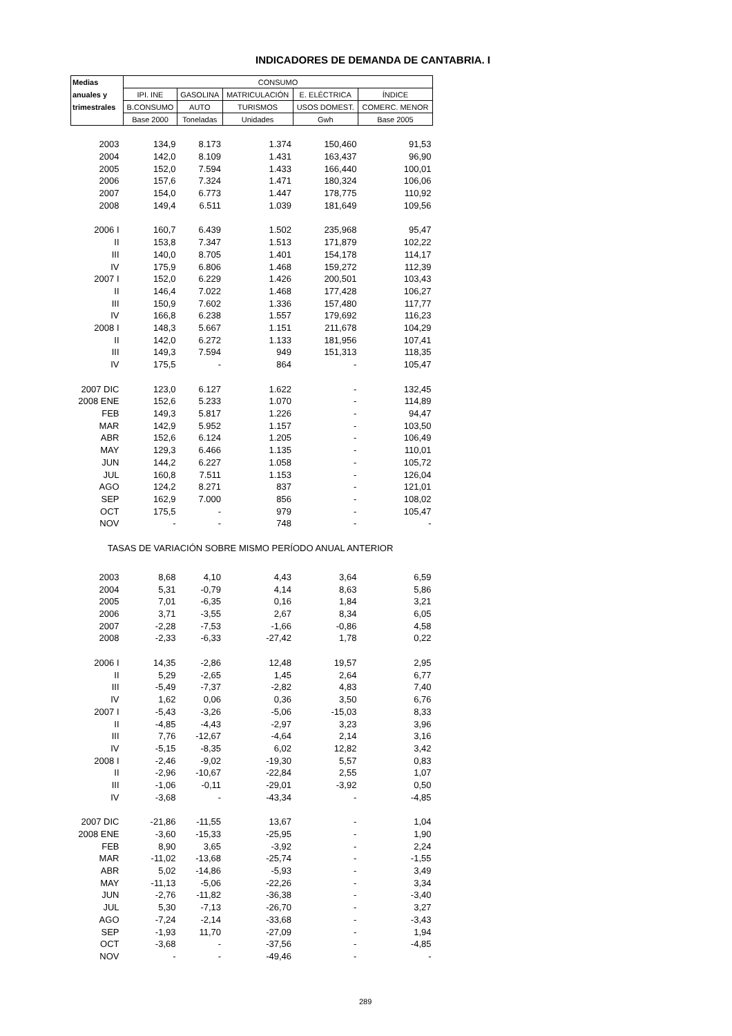INDICADORES DE DEMANDA DE CANTABRIA. I
| Medias | CONSUMO | | | | |
| --- | --- | --- | --- | --- | --- |
| anuales y | IPI. INE | GASOLINA | MATRICULACIÓN | E. ELÉCTRICA | ÍNDICE |
| trimestrales | B.CONSUMO | AUTO | TURISMOS | USOS DOMEST. | COMERC. MENOR |
| | Base 2000 | Toneladas | Unidades | Gwh | Base 2005 |
| 2003 | 134,9 | 8.173 | 1.374 | 150,460 | 91,53 |
| 2004 | 142,0 | 8.109 | 1.431 | 163,437 | 96,90 |
| 2005 | 152,0 | 7.594 | 1.433 | 166,440 | 100,01 |
| 2006 | 157,6 | 7.324 | 1.471 | 180,324 | 106,06 |
| 2007 | 154,0 | 6.773 | 1.447 | 178,775 | 110,92 |
| 2008 | 149,4 | 6.511 | 1.039 | 181,649 | 109,56 |
| 2006 I | 160,7 | 6.439 | 1.502 | 235,968 | 95,47 |
| II | 153,8 | 7.347 | 1.513 | 171,879 | 102,22 |
| III | 140,0 | 8.705 | 1.401 | 154,178 | 114,17 |
| IV | 175,9 | 6.806 | 1.468 | 159,272 | 112,39 |
| 2007 I | 152,0 | 6.229 | 1.426 | 200,501 | 103,43 |
| II | 146,4 | 7.022 | 1.468 | 177,428 | 106,27 |
| III | 150,9 | 7.602 | 1.336 | 157,480 | 117,77 |
| IV | 166,8 | 6.238 | 1.557 | 179,692 | 116,23 |
| 2008 I | 148,3 | 5.667 | 1.151 | 211,678 | 104,29 |
| II | 142,0 | 6.272 | 1.133 | 181,956 | 107,41 |
| III | 149,3 | 7.594 | 949 | 151,313 | 118,35 |
| IV | 175,5 | - | 864 | - | 105,47 |
| 2007 DIC | 123,0 | 6.127 | 1.622 | - | 132,45 |
| 2008 ENE | 152,6 | 5.233 | 1.070 | - | 114,89 |
| FEB | 149,3 | 5.817 | 1.226 | - | 94,47 |
| MAR | 142,9 | 5.952 | 1.157 | - | 103,50 |
| ABR | 152,6 | 6.124 | 1.205 | - | 106,49 |
| MAY | 129,3 | 6.466 | 1.135 | - | 110,01 |
| JUN | 144,2 | 6.227 | 1.058 | - | 105,72 |
| JUL | 160,8 | 7.511 | 1.153 | - | 126,04 |
| AGO | 124,2 | 8.271 | 837 | - | 121,01 |
| SEP | 162,9 | 7.000 | 856 | - | 108,02 |
| OCT | 175,5 | - | 979 | - | 105,47 |
| NOV | - | - | 748 | - | - |
| TASAS DE VARIACIÓN SOBRE MISMO PERÍODO ANUAL ANTERIOR | | | | | |
| 2003 | 8,68 | 4,10 | 4,43 | 3,64 | 6,59 |
| 2004 | 5,31 | -0,79 | 4,14 | 8,63 | 5,86 |
| 2005 | 7,01 | -6,35 | 0,16 | 1,84 | 3,21 |
| 2006 | 3,71 | -3,55 | 2,67 | 8,34 | 6,05 |
| 2007 | -2,28 | -7,53 | -1,66 | -0,86 | 4,58 |
| 2008 | -2,33 | -6,33 | -27,42 | 1,78 | 0,22 |
| 2006 I | 14,35 | -2,86 | 12,48 | 19,57 | 2,95 |
| II | 5,29 | -2,65 | 1,45 | 2,64 | 6,77 |
| III | -5,49 | -7,37 | -2,82 | 4,83 | 7,40 |
| IV | 1,62 | 0,06 | 0,36 | 3,50 | 6,76 |
| 2007 I | -5,43 | -3,26 | -5,06 | -15,03 | 8,33 |
| II | -4,85 | -4,43 | -2,97 | 3,23 | 3,96 |
| III | 7,76 | -12,67 | -4,64 | 2,14 | 3,16 |
| IV | -5,15 | -8,35 | 6,02 | 12,82 | 3,42 |
| 2008 I | -2,46 | -9,02 | -19,30 | 5,57 | 0,83 |
| II | -2,96 | -10,67 | -22,84 | 2,55 | 1,07 |
| III | -1,06 | -0,11 | -29,01 | -3,92 | 0,50 |
| IV | -3,68 | - | -43,34 | - | -4,85 |
| 2007 DIC | -21,86 | -11,55 | 13,67 | - | 1,04 |
| 2008 ENE | -3,60 | -15,33 | -25,95 | - | 1,90 |
| FEB | 8,90 | 3,65 | -3,92 | - | 2,24 |
| MAR | -11,02 | -13,68 | -25,74 | - | -1,55 |
| ABR | 5,02 | -14,86 | -5,93 | - | 3,49 |
| MAY | -11,13 | -5,06 | -22,26 | - | 3,34 |
| JUN | -2,76 | -11,82 | -36,38 | - | -3,40 |
| JUL | 5,30 | -7,13 | -26,70 | - | 3,27 |
| AGO | -7,24 | -2,14 | -33,68 | - | -3,43 |
| SEP | -1,93 | 11,70 | -27,09 | - | 1,94 |
| OCT | -3,68 | - | -37,56 | - | -4,85 |
| NOV | - | - | -49,46 | - | - |
289